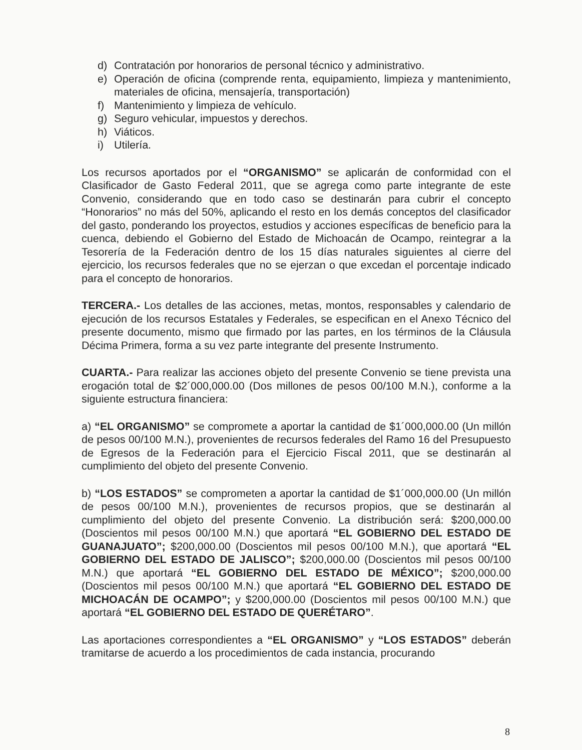d) Contratación por honorarios de personal técnico y administrativo.
e) Operación de oficina (comprende renta, equipamiento, limpieza y mantenimiento, materiales de oficina, mensajería, transportación)
f) Mantenimiento y limpieza de vehículo.
g) Seguro vehicular, impuestos y derechos.
h) Viáticos.
i) Utilería.
Los recursos aportados por el “ORGANISMO” se aplicarán de conformidad con el Clasificador de Gasto Federal 2011, que se agrega como parte integrante de este Convenio, considerando que en todo caso se destinarán para cubrir el concepto “Honorarios” no más del 50%, aplicando el resto en los demás conceptos del clasificador del gasto, ponderando los proyectos, estudios y acciones específicas de beneficio para la cuenca, debiendo el Gobierno del Estado de Michoacán de Ocampo, reintegrar a la Tesorería de la Federación dentro de los 15 días naturales siguientes al cierre del ejercicio, los recursos federales que no se ejerzan o que excedan el porcentaje indicado para el concepto de honorarios.
TERCERA.- Los detalles de las acciones, metas, montos, responsables y calendario de ejecución de los recursos Estatales y Federales, se especifican en el Anexo Técnico del presente documento, mismo que firmado por las partes, en los términos de la Cláusula Décima Primera, forma a su vez parte integrante del presente Instrumento.
CUARTA.- Para realizar las acciones objeto del presente Convenio se tiene prevista una erogación total de $2´000,000.00 (Dos millones de pesos 00/100 M.N.), conforme a la siguiente estructura financiera:
a) “EL ORGANISMO” se compromete a aportar la cantidad de $1´000,000.00 (Un millón de pesos 00/100 M.N.), provenientes de recursos federales del Ramo 16 del Presupuesto de Egresos de la Federación para el Ejercicio Fiscal 2011, que se destinarán al cumplimiento del objeto del presente Convenio.
b) “LOS ESTADOS” se comprometen a aportar la cantidad de $1´000,000.00 (Un millón de pesos 00/100 M.N.), provenientes de recursos propios, que se destinarán al cumplimiento del objeto del presente Convenio. La distribución será: $200,000.00 (Doscientos mil pesos 00/100 M.N.) que aportará “EL GOBIERNO DEL ESTADO DE GUANAJUATO”; $200,000.00 (Doscientos mil pesos 00/100 M.N.), que aportará “EL GOBIERNO DEL ESTADO DE JALISCO”; $200,000.00 (Doscientos mil pesos 00/100 M.N.) que aportará “EL GOBIERNO DEL ESTADO DE MÉXICO”; $200,000.00 (Doscientos mil pesos 00/100 M.N.) que aportará “EL GOBIERNO DEL ESTADO DE MICHOACÁN DE OCAMPO”; y $200,000.00 (Doscientos mil pesos 00/100 M.N.) que aportará “EL GOBIERNO DEL ESTADO DE QUERÉTARO”.
Las aportaciones correspondientes a “EL ORGANISMO” y “LOS ESTADOS” deberán tramitarse de acuerdo a los procedimientos de cada instancia, procurando
8